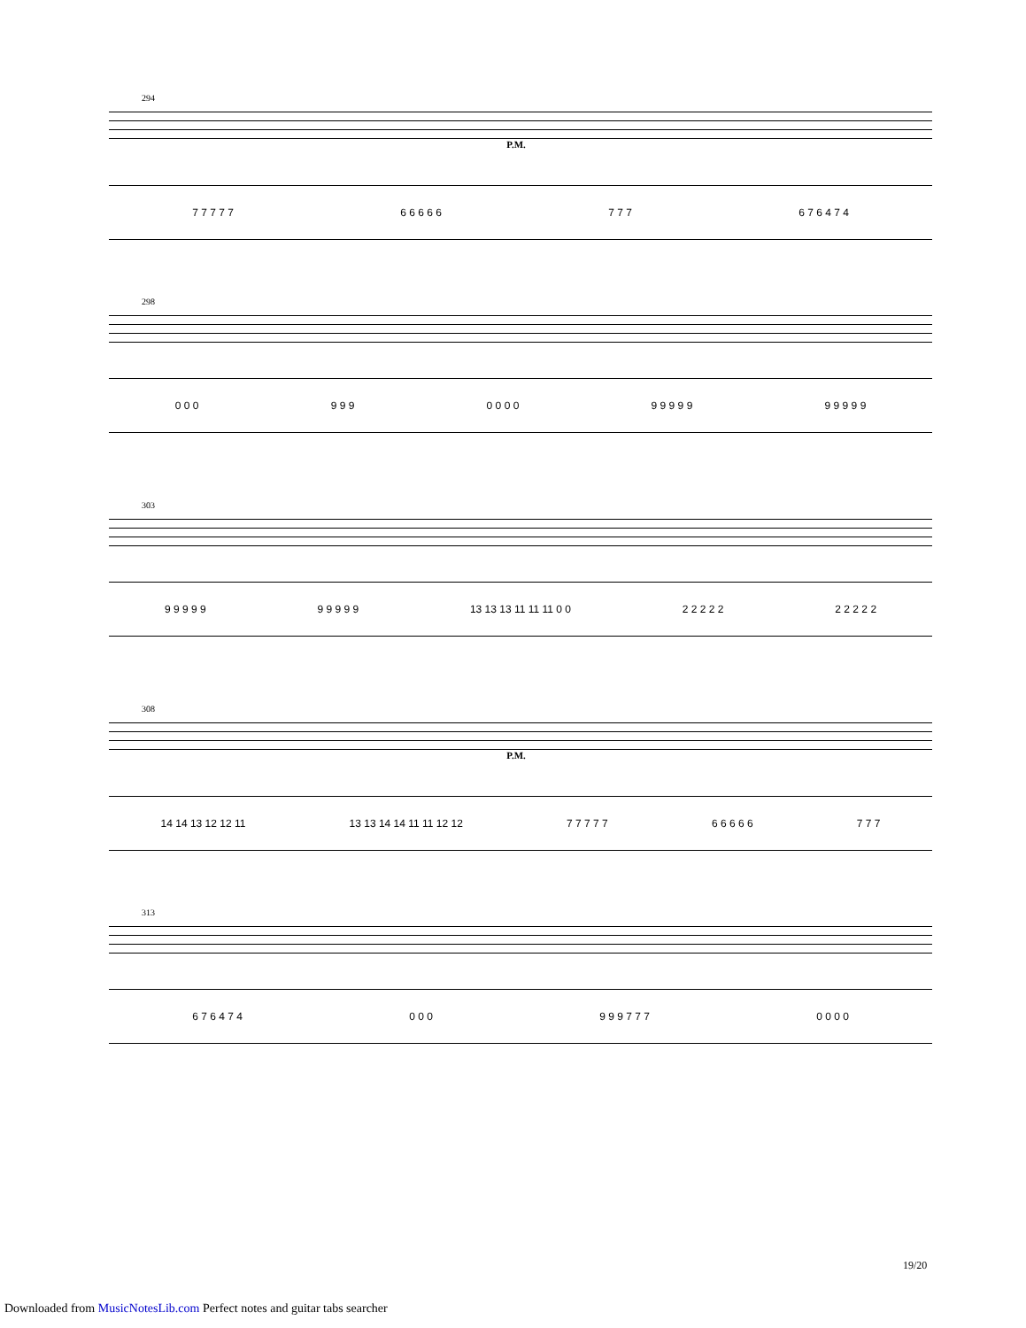294
P.M.
7 7 7 7 7 6 6 6 6 6 7 7 7 6 7 6 4 7 4
298
0 0 0 9 9 9 0 0 0 0 9 9 9 9 9 9 9 9 9 9
303
9 9 9 9 9 9 9 9 9 9 13 13 13 11 11 11 0 0 2 2 2 2 2 2 2 2 2 2
308
P.M.
14 14 13 12 12 11 13 13 14 14 11 11 12 12 7 7 7 7 7 6 6 6 6 6 7 7 7
313
6 7 6 4 7 4 0 0 0 9 9 9 7 7 7 0 0 0 0
19/20
Downloaded from MusicNotesLib.com Perfect notes and guitar tabs searcher